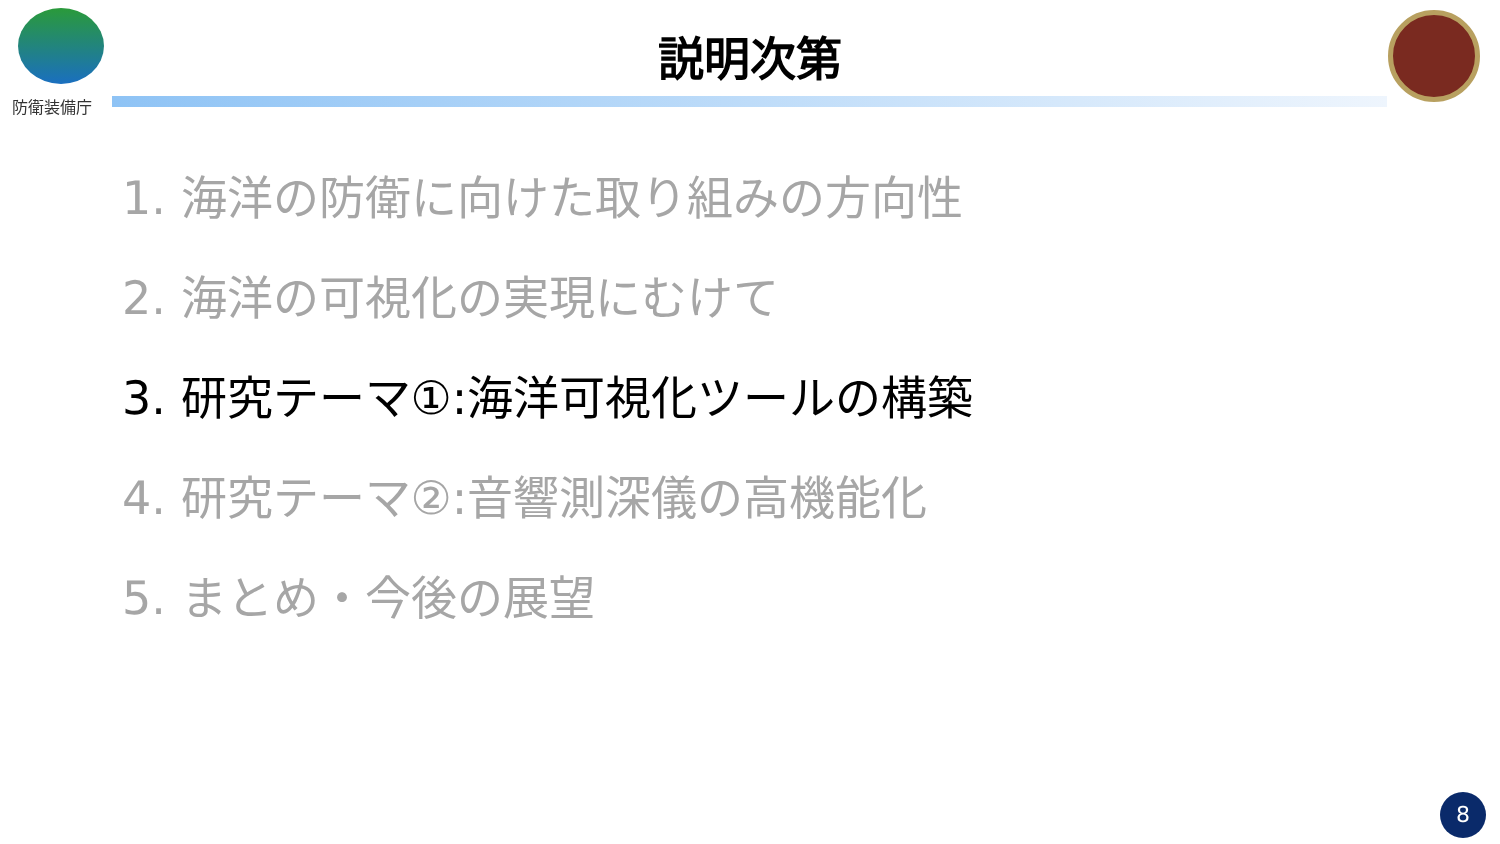防衛装備庁
説明次第
1. 海洋の防衛に向けた取り組みの方向性
2. 海洋の可視化の実現にむけて
3. 研究テーマ①:海洋可視化ツールの構築
4. 研究テーマ②:音響測深儀の高機能化
5. まとめ・今後の展望
8